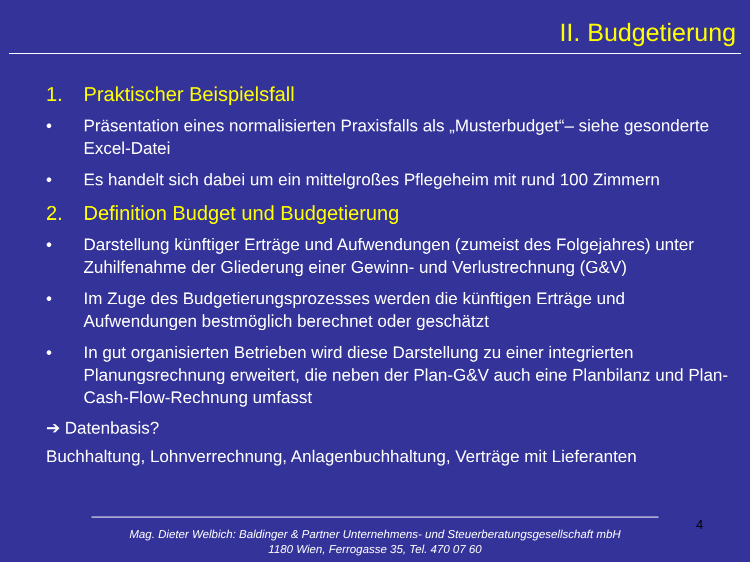II. Budgetierung
1. Praktischer Beispielsfall
• Präsentation eines normalisierten Praxisfalls als „Musterbudget“– siehe gesonderte Excel-Datei
• Es handelt sich dabei um ein mittelgroßes Pflegeheim mit rund 100 Zimmern
2. Definition Budget und Budgetierung
• Darstellung künftiger Erträge und Aufwendungen (zumeist des Folgejahres) unter Zuhilfenahme der Gliederung einer Gewinn- und Verlustrechnung (G&V)
• Im Zuge des Budgetierungsprozesses werden die künftigen Erträge und Aufwendungen bestmöglich berechnet oder geschätzt
• In gut organisierten Betrieben wird diese Darstellung zu einer integrierten Planungsrechnung erweitert, die neben der Plan-G&V auch eine Planbilanz und Plan-Cash-Flow-Rechnung umfasst
➔ Datenbasis?
Buchhaltung, Lohnverrechnung, Anlagenbuchhaltung, Verträge mit Lieferanten
4
Mag. Dieter Welbich: Baldinger & Partner Unternehmens- und Steuerberatungsgesellschaft mbH
1180 Wien, Ferrogasse 35, Tel. 470 07 60